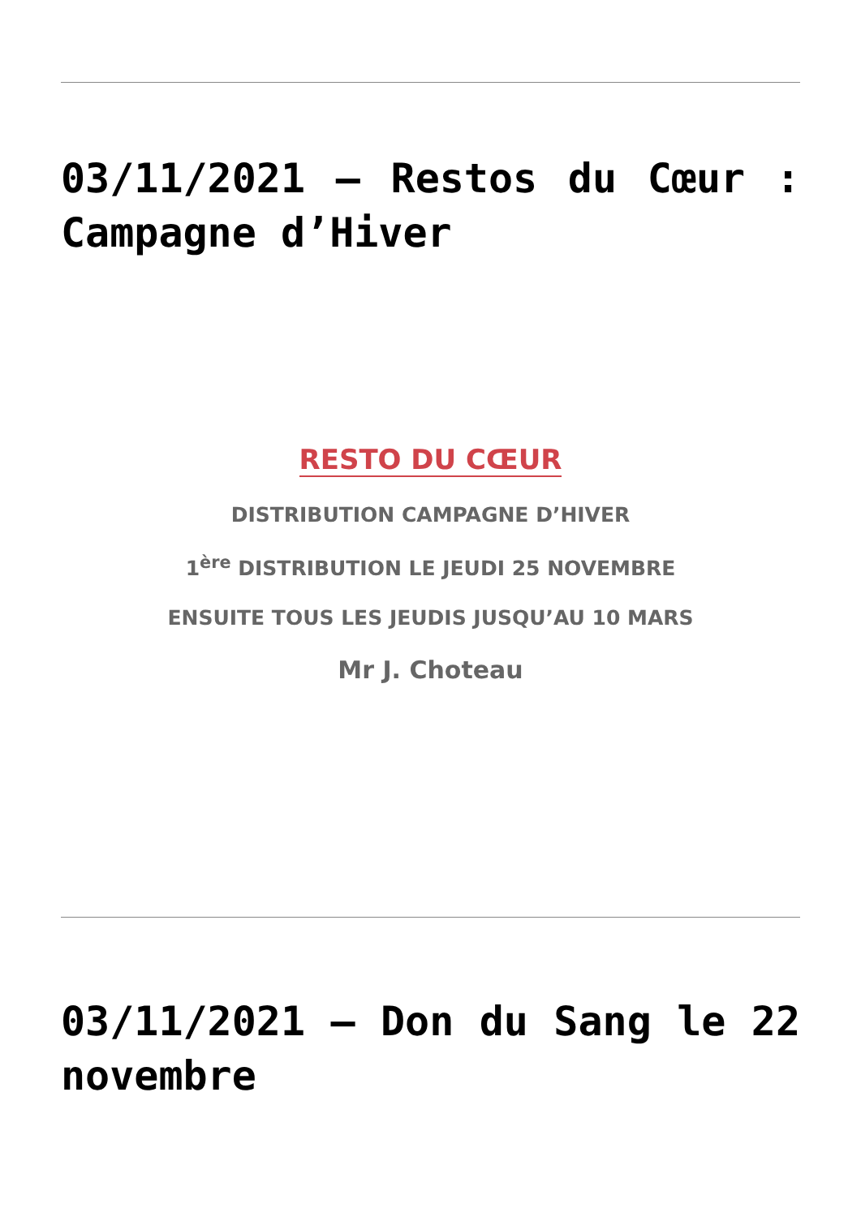03/11/2021 – Restos du Cœur : Campagne d’Hiver
RESTO DU CŒUR
DISTRIBUTION CAMPAGNE D’HIVER
1<sup>ère</sup> DISTRIBUTION LE JEUDI 25 NOVEMBRE
ENSUITE TOUS LES JEUDIS JUSQU’AU 10 MARS
Mr J. Choteau
03/11/2021 – Don du Sang le 22 novembre